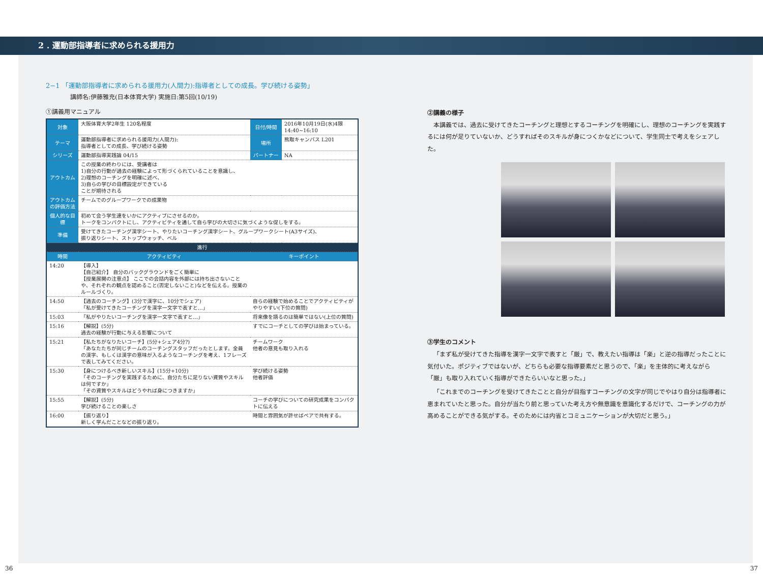2 . 運動部指導者に求められる援用力
2−1 「運動部指導者に求められる援用力(人間力):指導者としての成長。学び続ける姿勢」
講師名:伊藤雅充(日本体育大学) 実施日:第5回(10/19)
①講義用マニュアル
| 対象 | 大阪体育大学2年生 120名程度 | 日付/時間 | 2016年10月19日(水)4限14:40~16:10 |
| テーマ | 運動部指導者に求められる援用力(人間力): 指導者としての成長、学び続ける姿勢 | 場所 | 熊取キャンパス L201 |
| シリーズ | 運動部指導実践論 04/15 | パートナー | NA |
| アウトカム | この授業の終わりには、受講者は 1)自分の行動が過去の経験によって形づくられていることを意識し、 2)理想のコーチングを明確に述べ、 3)自らの学びの目標設定ができている ことが期待される | | |
| アウトカムの評価方法 | チームでのグループワークでの成果物 | | |
| 個人的な目標 | 初めて会う学生達をいかにアクティブにさせるのか。 トークをコンパクトにし、アクティビティを通して自ら学びの大切さに気づくような促しをする。 | | |
| 準備 | 受けてきたコーチング漢字シート、やりたいコーチング漢字シート、グループワークシート(A3サイズ)、 振り返りシート、ストップウォッチ、ベル | | |
| 進行 | | | |
| 時間 | アクティビティ | キーポイント | |
| 14:20 | 【導入】 【自己紹介】 自分のバックグラウンドをごく簡単に 【授業展開の注意点】 ここでの会話内容を外部には持ち出さないことや、それぞれの観点を認めること(否定しないこと)などを伝える。授業のルールづくり。 | | |
| 14:50 | 【過去のコーチング】(3分で漢字に、10分でシェア) 「私が受けてきたコーチングを漢字一文字で表すと…」 | 自らの経験で始めることでアクティビティがやりやすい(下位の質問) | |
| 15:03 | 「私がやりたいコーチングを漢字一文字で表すと…」 | 将来像を語るのは簡単ではない(上位の質問) | |
| 15:16 | 【解説】(5分) 過去の経験が行動に与える影響について | すでにコーチとしての学びは始まっている。 | |
| 15:21 | 【私たちがなりたいコーチ】(5分+シェア4分?) 「あなたたちが同じチームのコーチングスタッフだったとします。全員の漢字、もしくは漢字の意味が入るようなコーチングを考え、1フレーズで表してみてください。 | チームワーク 他者の意見も取り入れる | |
| 15:30 | 【身につけるべき新しいスキル】(15分+10分) 「そのコーチングを実践するために、自分たちに足りない資質やスキルは何ですか」 「その資質やスキルはどうやれば身につきますか」 | 学び続ける姿勢 他者評価 | |
| 15:55 | 【解説】(5分) 学び続けることの楽しさ | コーチの学びについての研究成果をコンパクトに伝える | |
| 16:00 | 【振り返り】 新しく学んだことなどの振り返り。 | 時間と雰囲気が許せばペアで共有する。 | |
②講義の様子
本講義では、過去に受けてきたコーチングと理想とするコーチングを明確にし、理想のコーチングを実践するには何が足りていないか、どうすればそのスキルが身につくかなどについて、学生同士で考えをシェアした。
③学生のコメント
「まず私が受けてきた指導を漢字一文字で表すと「厳」で、教えたい指導は「楽」と逆の指導だったことに気付いた。ポジティブではないが、どちらも必要な指導要素だと思うので、「楽」を主体的に考えながら「厳」も取り入れていく指導ができたらいいなと思った。」
「これまでのコーチングを受けてきたことと自分が目指すコーチングの文字が同じでやはり自分は指導者に恵まれていたと思った。自分が当たり前と思っていた考え方や無意識を意識化するだけで、コーチングの力が高めることができる気がする。そのためには内省とコミュニケーションが大切だと思う。」
36 37